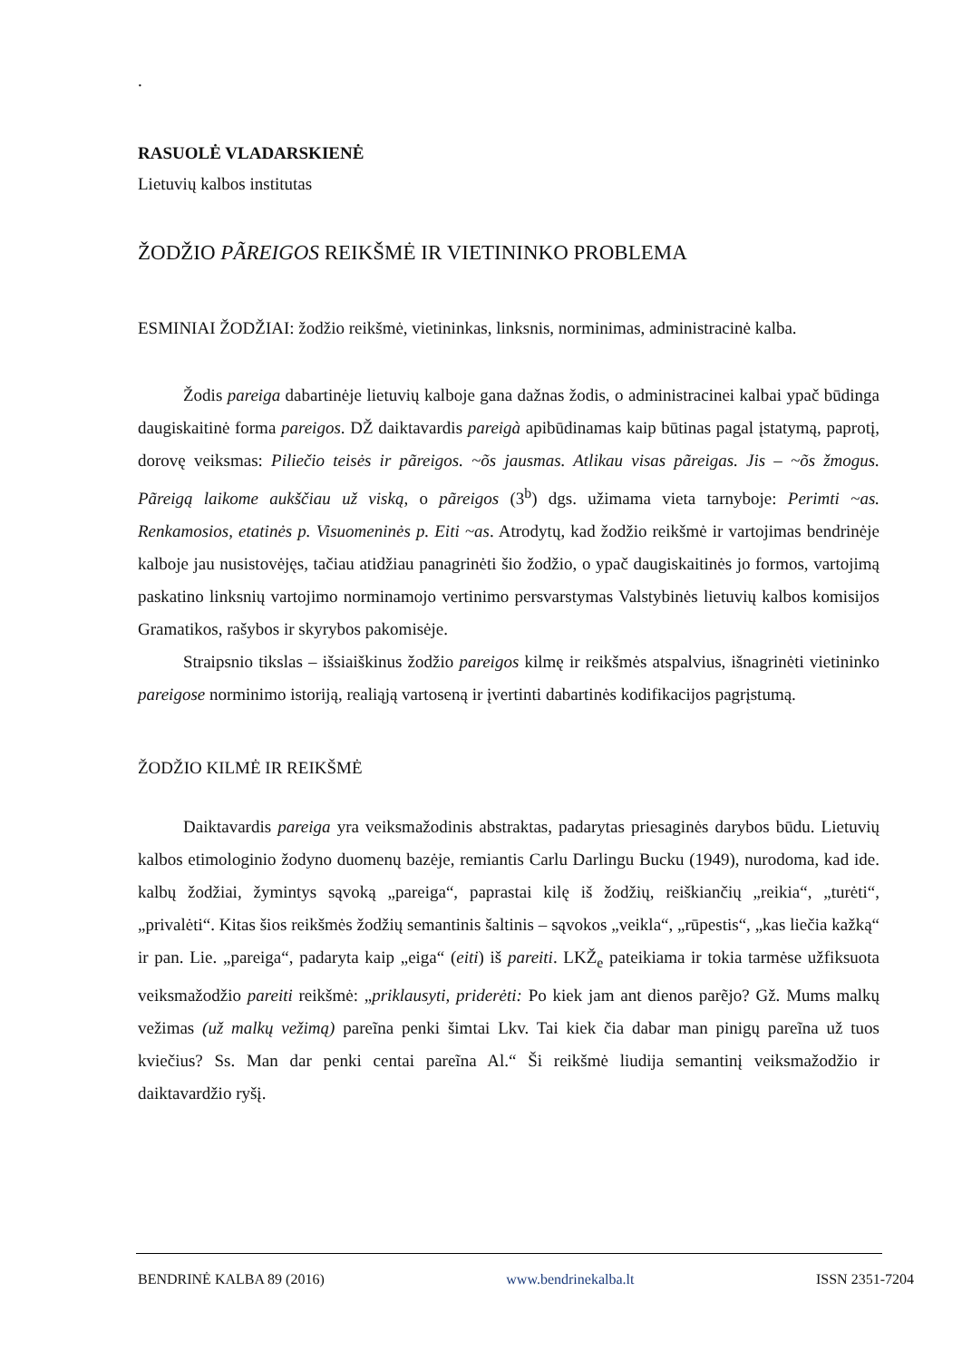.
RASUOLĖ VLADARSKIENĖ
Lietuvių kalbos institutas
ŽODŽIO PÃREIGOS REIKŠMĖ IR VIETININKO PROBLEMA
ESMINIAI ŽODŽIAI: žodžio reikšmė, vietininkas, linksnis, norminimas, administracinė kalba.
Žodis pareiga dabartinėje lietuvių kalboje gana dažnas žodis, o administracinei kalbai ypač būdinga daugiskaitinė forma pareigos. DŽ daiktavardis pareigà apibūdinamas kaip būtinas pagal įstatymą, paprotį, dorovę veiksmas: Piliečio teisės ir pãreigos. ~õs jausmas. Atlikau visas pãreigas. Jis – ~õs žmogus. Pãreigą laikome aukščiau už viską, o pãreigos (3<sup>b</sup>) dgs. užimama vieta tarnyboje: Perimti ~as. Renkamosios, etatinės p. Visuomeninės p. Eiti ~as. Atrodytų, kad žodžio reikšmė ir vartojimas bendrinėje kalboje jau nusistovėjęs, tačiau atidžiau panagrinėti šio žodžio, o ypač daugiskaitinės jo formos, vartojimą paskatino linksnių vartojimo norminamojo vertinimo persvarstymas Valstybinės lietuvių kalbos komisijos Gramatikos, rašybos ir skyrybos pakomisėje.
Straipsnio tikslas – išsiaiškinus žodžio pareigos kilmę ir reikšmės atspalvius, išnagrinėti vietininko pareigose norminimo istoriją, realiąją vartoseną ir įvertinti dabartinės kodifikacijos pagrįstumą.
ŽODŽIO KILMĖ IR REIKŠMĖ
Daiktavardis pareiga yra veiksmažodinis abstraktas, padarytas priesaginės darybos būdu. Lietuvių kalbos etimologinio žodyno duomenų bazėje, remiantis Carlu Darlingu Bucku (1949), nurodoma, kad ide. kalbų žodžiai, žymintys sąvoką „pareiga“, paprastai kilę iš žodžių, reiškiančių „reikia“, „turėti“, „privalėti“. Kitas šios reikšmės žodžių semantinis šaltinis – sąvokos „veikla“, „rūpestis“, „kas liečia kažką“ ir pan. Lie. „pareiga“, padaryta kaip „eiga“ (eiti) iš pareiti. LKŽ<sub>e</sub> pateikiama ir tokia tarmėse užfiksuota veiksmažodžio pareiti reikšmė: „priklausyti, priderėti: Po kiek jam ant dienos parẽjo? Gž. Mums malkų vežimas (už malkų vežimą) pareĩna penki šimtai Lkv. Tai kiek čia dabar man pinigų pareĩna už tuos kviečius? Ss. Man dar penki centai pareĩna Al.“ Ši reikšmė liudija semantinį veiksmažodžio ir daiktavardžio ryšį.
BENDRINĖ KALBA 89 (2016) www.bendrinekalba.lt ISSN 2351-7204